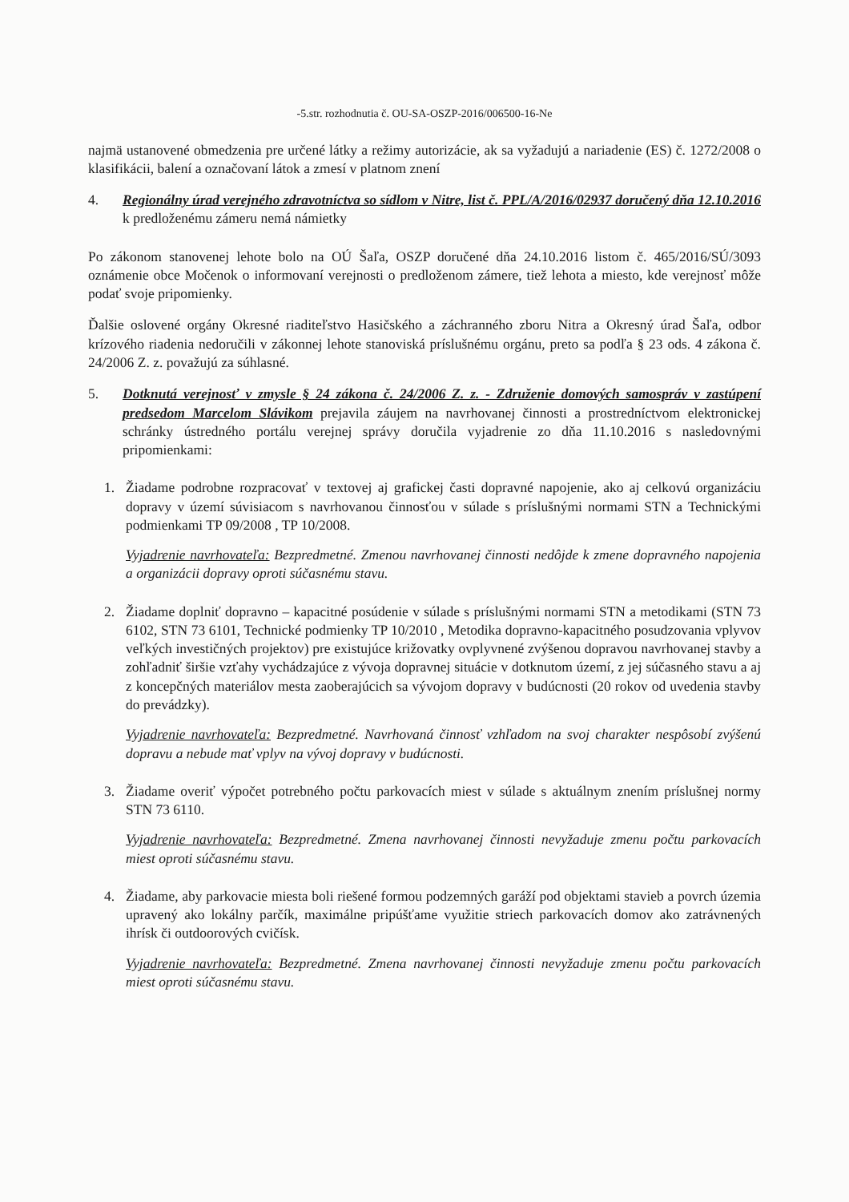-5.str. rozhodnutia č. OU-SA-OSZP-2016/006500-16-Ne
najmä ustanovené obmedzenia pre určené látky a režimy autorizácie, ak sa vyžadujú a nariadenie (ES) č. 1272/2008 o klasifikácii, balení a označovaní látok a zmesí v platnom znení
4. Regionálny úrad verejného zdravotníctva so sídlom v Nitre, list č. PPL/A/2016/02937 doručený dňa 12.10.2016 k predloženému zámeru nemá námietky
Po zákonom stanovenej lehote bolo na OÚ Šaľa, OSZP doručené dňa 24.10.2016 listom č. 465/2016/SÚ/3093 oznámenie obce Močenok o informovaní verejnosti o predloženom zámere, tiež lehota a miesto, kde verejnosť môže podať svoje pripomienky.
Ďalšie oslovené orgány Okresné riaditeľstvo Hasičského a záchranného zboru Nitra a Okresný úrad Šaľa, odbor krízového riadenia nedoručili v zákonnej lehote stanoviská príslušnému orgánu, preto sa podľa § 23 ods. 4 zákona č. 24/2006 Z. z. považujú za súhlasné.
5. Dotknutá verejnosť v zmysle § 24 zákona č. 24/2006 Z. z. - Združenie domových samospráv v zastúpení predsedom Marcelom Slávikom prejavila záujem na navrhovanej činnosti a prostredníctvom elektronickej schránky ústredného portálu verejnej správy doručila vyjadrenie zo dňa 11.10.2016 s nasledovnými pripomienkami:
1. Žiadame podrobne rozpracovať v textovej aj grafickej časti dopravné napojenie, ako aj celkovú organizáciu dopravy v území súvisiacom s navrhovanou činnosťou v súlade s príslušnými normami STN a Technickými podmienkami TP 09/2008 , TP 10/2008.
Vyjadrenie navrhovateľa: Bezpredmetné. Zmenou navrhovanej činnosti nedôjde k zmene dopravného napojenia a organizácii dopravy oproti súčasnému stavu.
2. Žiadame doplniť dopravno – kapacitné posúdenie v súlade s príslušnými normami STN a metodikami (STN 73 6102, STN 73 6101, Technické podmienky TP 10/2010 , Metodika dopravno-kapacitného posudzovania vplyvov veľkých investičných projektov) pre existujúce križovatky ovplyvnené zvýšenou dopravou navrhovanej stavby a zohľadniť širšie vzťahy vychádzajúce z vývoja dopravnej situácie v dotknutom území, z jej súčasného stavu a aj z koncepčných materiálov mesta zaoberajúcich sa vývojom dopravy v budúcnosti (20 rokov od uvedenia stavby do prevádzky).
Vyjadrenie navrhovateľa: Bezpredmetné. Navrhovaná činnosť vzhľadom na svoj charakter nespôsobí zvýšenú dopravu a nebude mať vplyv na vývoj dopravy v budúcnosti.
3. Žiadame overiť výpočet potrebného počtu parkovacích miest v súlade s aktuálnym znením príslušnej normy STN 73 6110.
Vyjadrenie navrhovateľa: Bezpredmetné. Zmena navrhovanej činnosti nevyžaduje zmenu počtu parkovacích miest oproti súčasnému stavu.
4. Žiadame, aby parkovacie miesta boli riešené formou podzemných garáží pod objektami stavieb a povrch územia upravený ako lokálny parčík, maximálne pripúšťame využitie striech parkovacích domov ako zatrávnených ihrísk či outdoorových cvičísk.
Vyjadrenie navrhovateľa: Bezpredmetné. Zmena navrhovanej činnosti nevyžaduje zmenu počtu parkovacích miest oproti súčasnému stavu.